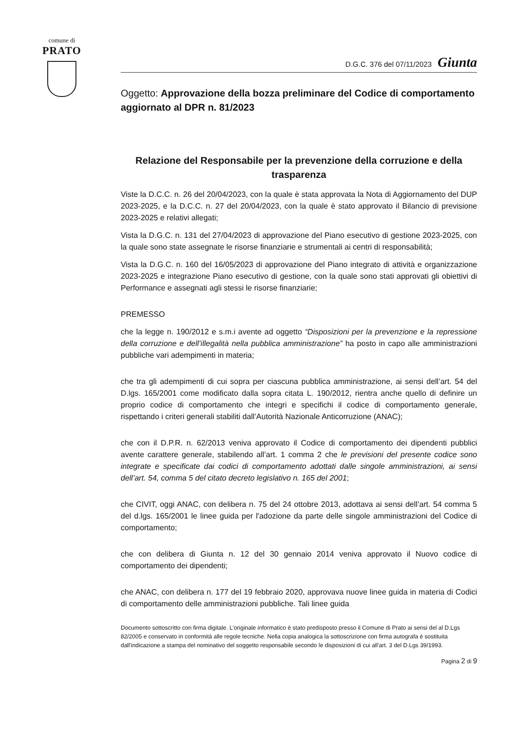comune di
PRATO
D.G.C. 376 del 07/11/2023 Giunta
Oggetto: Approvazione della bozza preliminare del Codice di comportamento aggiornato al DPR n. 81/2023
Relazione del Responsabile per la prevenzione della corruzione e della trasparenza
Viste la D.C.C. n. 26 del 20/04/2023, con la quale è stata approvata la Nota di Aggiornamento del DUP 2023-2025, e la D.C.C. n. 27 del 20/04/2023, con la quale è stato approvato il Bilancio di previsione 2023-2025 e relativi allegati;
Vista la D.G.C. n. 131 del 27/04/2023 di approvazione del Piano esecutivo di gestione 2023-2025, con la quale sono state assegnate le risorse finanziarie e strumentali ai centri di responsabilità;
Vista la D.G.C. n. 160 del 16/05/2023 di approvazione del Piano integrato di attività e organizzazione 2023-2025 e integrazione Piano esecutivo di gestione, con la quale sono stati approvati gli obiettivi di Performance e assegnati agli stessi le risorse finanziarie;
PREMESSO
che la legge n. 190/2012 e s.m.i avente ad oggetto “Disposizioni per la prevenzione e la repressione della corruzione e dell’illegalità nella pubblica amministrazione” ha posto in capo alle amministrazioni pubbliche vari adempimenti in materia;
che tra gli adempimenti di cui sopra per ciascuna pubblica amministrazione, ai sensi dell’art. 54 del D.lgs. 165/2001 come modificato dalla sopra citata L. 190/2012, rientra anche quello di definire un proprio codice di comportamento che integri e specifichi il codice di comportamento generale, rispettando i criteri generali stabiliti dall’Autorità Nazionale Anticorruzione (ANAC);
che con il D.P.R. n. 62/2013 veniva approvato il Codice di comportamento dei dipendenti pubblici avente carattere generale, stabilendo all’art. 1 comma 2 che le previsioni del presente codice sono integrate e specificate dai codici di comportamento adottati dalle singole amministrazioni, ai sensi dell’art. 54, comma 5 del citato decreto legislativo n. 165 del 2001;
che CIVIT, oggi ANAC, con delibera n. 75 del 24 ottobre 2013, adottava ai sensi dell’art. 54 comma 5 del d.lgs. 165/2001 le linee guida per l'adozione da parte delle singole amministrazioni del Codice di comportamento;
che con delibera di Giunta n. 12 del 30 gennaio 2014 veniva approvato il Nuovo codice di comportamento dei dipendenti;
che ANAC, con delibera n. 177 del 19 febbraio 2020, approvava nuove linee guida in materia di Codici di comportamento delle amministrazioni pubbliche. Tali linee guida
Documento sottoscritto con firma digitale. L'originale informatico è stato predisposto presso il Comune di Prato ai sensi del al D.Lgs 82/2005 e conservato in conformità alle regole tecniche. Nella copia analogica la sottoscrizione con firma autografa è sostituita dall'indicazione a stampa del nominativo del soggetto responsabile secondo le disposizioni di cui all'art. 3 del D.Lgs 39/1993.
Pagina 2 di 9